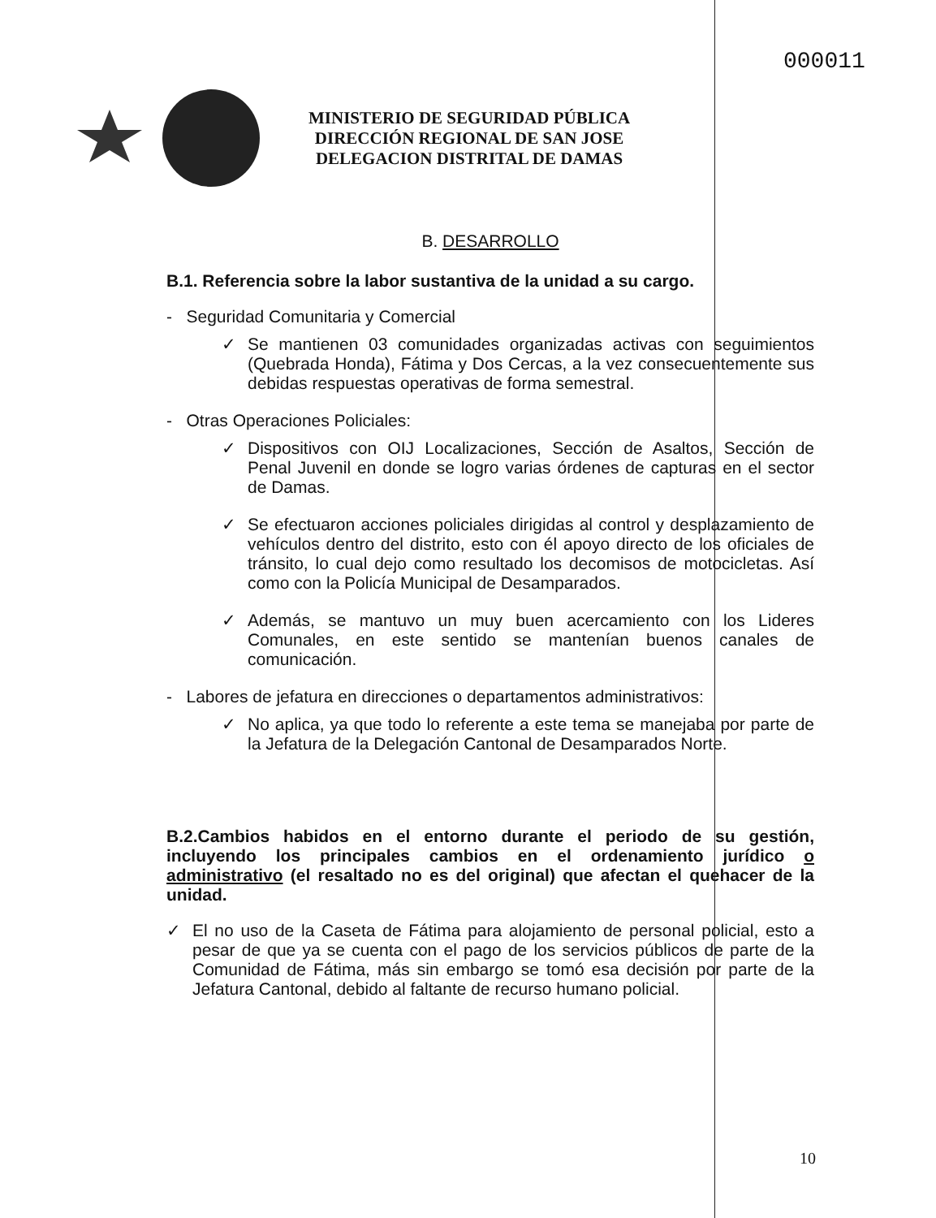000011
MINISTERIO DE SEGURIDAD PÚBLICA
DIRECCIÓN REGIONAL DE SAN JOSE
DELEGACION DISTRITAL DE DAMAS
B. DESARROLLO
B.1. Referencia sobre la labor sustantiva de la unidad a su cargo.
- Seguridad Comunitaria y Comercial
✓ Se mantienen 03 comunidades organizadas activas con seguimientos (Quebrada Honda), Fátima y Dos Cercas, a la vez consecuentemente sus debidas respuestas operativas de forma semestral.
- Otras Operaciones Policiales:
✓ Dispositivos con OIJ Localizaciones, Sección de Asaltos, Sección de Penal Juvenil en donde se logro varias órdenes de capturas en el sector de Damas.
✓ Se efectuaron acciones policiales dirigidas al control y desplazamiento de vehículos dentro del distrito, esto con él apoyo directo de los oficiales de tránsito, lo cual dejo como resultado los decomisos de motocicletas. Así como con la Policía Municipal de Desamparados.
✓ Además, se mantuvo un muy buen acercamiento con los Lideres Comunales, en este sentido se mantenían buenos canales de comunicación.
- Labores de jefatura en direcciones o departamentos administrativos:
✓ No aplica, ya que todo lo referente a este tema se manejaba por parte de la Jefatura de la Delegación Cantonal de Desamparados Norte.
B.2.Cambios habidos en el entorno durante el periodo de su gestión, incluyendo los principales cambios en el ordenamiento jurídico o administrativo (el resaltado no es del original) que afectan el quehacer de la unidad.
✓ El no uso de la Caseta de Fátima para alojamiento de personal policial, esto a pesar de que ya se cuenta con el pago de los servicios públicos de parte de la Comunidad de Fátima, más sin embargo se tomó esa decisión por parte de la Jefatura Cantonal, debido al faltante de recurso humano policial.
10